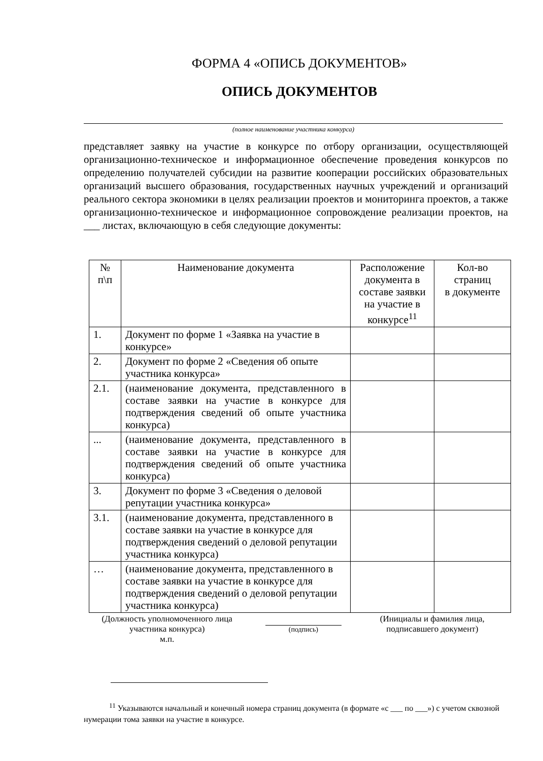ФОРМА 4 «ОПИСЬ ДОКУМЕНТОВ»
ОПИСЬ ДОКУМЕНТОВ
(полное наименование участника конкурса)
представляет заявку на участие в конкурсе по отбору организации, осуществляющей организационно-техническое и информационное обеспечение проведения конкурсов по определению получателей субсидии на развитие кооперации российских образовательных организаций высшего образования, государственных научных учреждений и организаций реального сектора экономики в целях реализации проектов и мониторинга проектов, а также организационно-техническое и информационное сопровождение реализации проектов, на ___ листах, включающую в себя следующие документы:
| № п\п | Наименование документа | Расположение документа в составе заявки на участие в конкурсе<sup>11</sup> | Кол-во страниц в документе |
| 1. | Документ по форме 1 «Заявка на участие в конкурсе» | | |
| 2. | Документ по форме 2 «Сведения об опыте участника конкурса» | | |
| 2.1. | (наименование документа, представленного в составе заявки на участие в конкурсе для подтверждения сведений об опыте участника конкурса) | | |
| ... | (наименование документа, представленного в составе заявки на участие в конкурсе для подтверждения сведений об опыте участника конкурса) | | |
| 3. | Документ по форме 3 «Сведения о деловой репутации участника конкурса» | | |
| 3.1. | (наименование документа, представленного в составе заявки на участие в конкурсе для подтверждения сведений о деловой репутации участника конкурса) | | |
| … | (наименование документа, представленного в составе заявки на участие в конкурсе для подтверждения сведений о деловой репутации участника конкурса) | | |
(Должность уполномоченного лица участника конкурса)
м.п.
(подпись)
(Инициалы и фамилия лица, подписавшего документ)
<sup>11</sup> Указываются начальный и конечный номера страниц документа (в формате «с ___ по ___») с учетом сквозной нумерации тома заявки на участие в конкурсе.